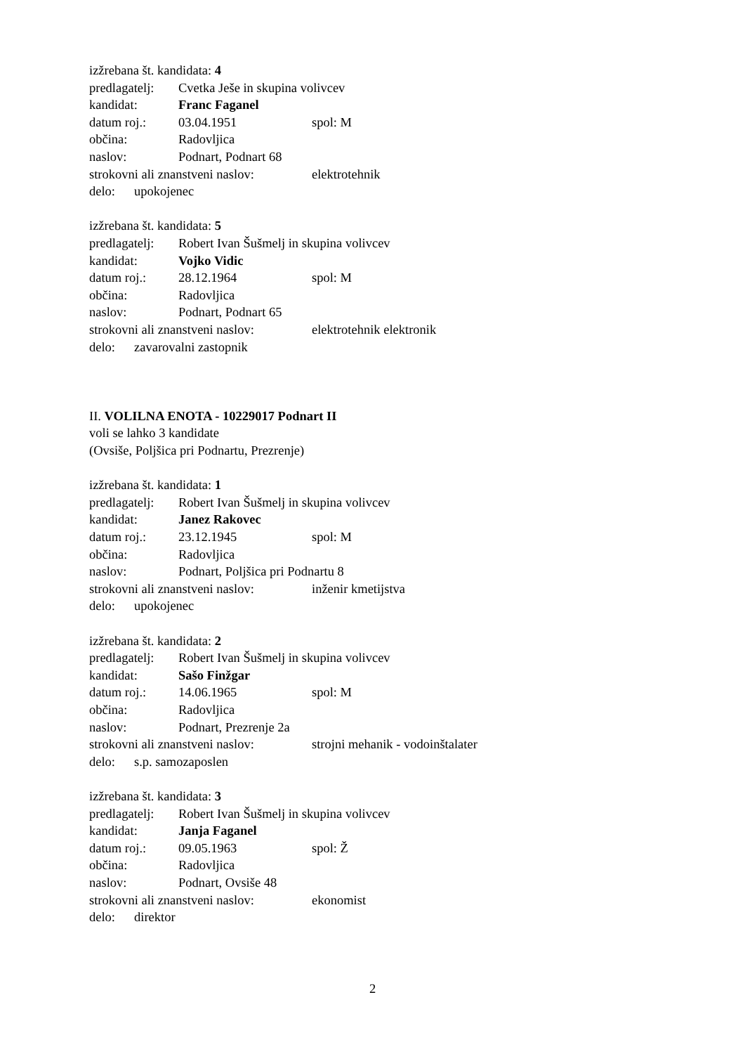izžrebana št. kandidata: 4
predlagatelj: Cvetka Ješe in skupina volivcev
kandidat: Franc Faganel
datum roj.: 03.04.1951 spol: M
občina: Radovljica
naslov: Podnart, Podnart 68
strokovni ali znanstveni naslov: elektrotehnik
delo: upokojenec
izžrebana št. kandidata: 5
predlagatelj: Robert Ivan Šušmelj in skupina volivcev
kandidat: Vojko Vidic
datum roj.: 28.12.1964 spol: M
občina: Radovljica
naslov: Podnart, Podnart 65
strokovni ali znanstveni naslov: elektrotehnik elektronik
delo: zavarovalni zastopnik
II. VOLILNA ENOTA - 10229017 Podnart II
voli se lahko 3 kandidate
(Ovsiše, Poljšica pri Podnartu, Prezrenje)
izžrebana št. kandidata: 1
predlagatelj: Robert Ivan Šušmelj in skupina volivcev
kandidat: Janez Rakovec
datum roj.: 23.12.1945 spol: M
občina: Radovljica
naslov: Podnart, Poljšica pri Podnartu 8
strokovni ali znanstveni naslov: inženir kmetijstva
delo: upokojenec
izžrebana št. kandidata: 2
predlagatelj: Robert Ivan Šušmelj in skupina volivcev
kandidat: Sašo Finžgar
datum roj.: 14.06.1965 spol: M
občina: Radovljica
naslov: Podnart, Prezrenje 2a
strokovni ali znanstveni naslov: strojni mehanik - vodoinštalater
delo: s.p. samozaposlen
izžrebana št. kandidata: 3
predlagatelj: Robert Ivan Šušmelj in skupina volivcev
kandidat: Janja Faganel
datum roj.: 09.05.1963 spol: Ž
občina: Radovljica
naslov: Podnart, Ovsiše 48
strokovni ali znanstveni naslov: ekonomist
delo: direktor
2